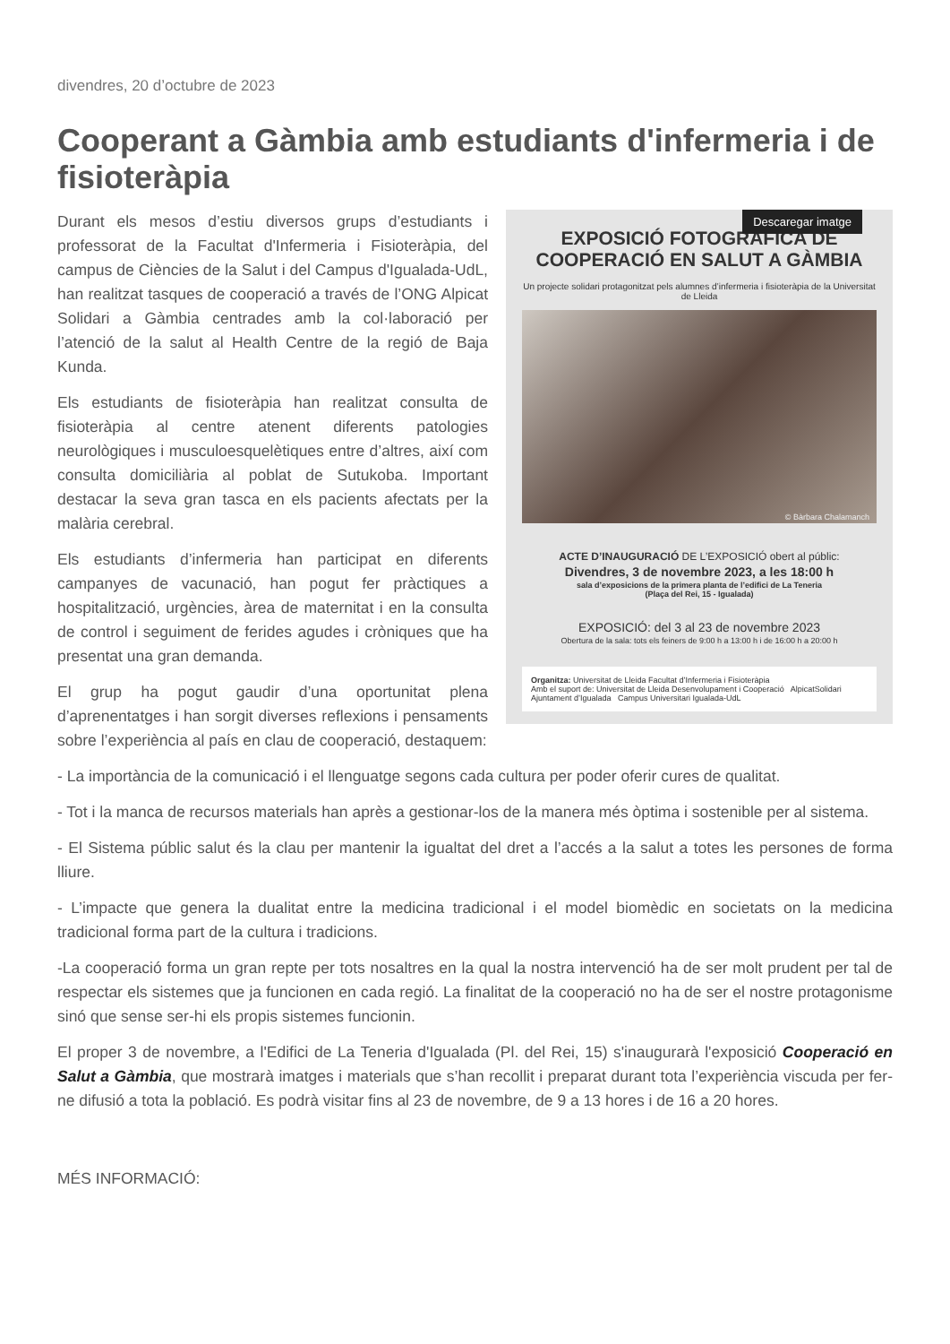divendres, 20 d’octubre de 2023
Cooperant a Gàmbia amb estudiants d'infermeria i de fisioteràpia
Descaregar imatge
EXPOSICIÓ FOTOGRÀFICA DE COOPERACIÓ EN SALUT A GÀMBIA
Un projecte solidari protagonitzat pels alumnes d’infermeria i fisioteràpia de la Universitat de Lleida
© Bàrbara Chalamanch
ACTE D’INAUGURACIÓ DE L’EXPOSICIÓ obert al públic:
Divendres, 3 de novembre 2023, a les 18:00 h
sala d’exposicions de la primera planta de l’edifici de La Teneria
(Plaça del Rei, 15 - Igualada)
EXPOSICIÓ: del 3 al 23 de novembre 2023
Obertura de la sala: tots els feiners de 9:00 h a 13:00 h i de 16:00 h a 20:00 h
Organitza: Universitat de Lleida Facultat d’Infermeria i Fisioteràpia
Amb el suport de: Universitat de Lleida Desenvolupament i Cooperació AlpicatSolidari Ajuntament d’Igualada Campus Universitari Igualada-UdL
Durant els mesos d’estiu diversos grups d’estudiants i professorat de la Facultat d'Infermeria i Fisioteràpia, del campus de Ciències de la Salut i del Campus d'Igualada-UdL, han realitzat tasques de cooperació a través de l’ONG Alpicat Solidari a Gàmbia centrades amb la col·laboració per l’atenció de la salut al Health Centre de la regió de Baja Kunda.
Els estudiants de fisioteràpia han realitzat consulta de fisioteràpia al centre atenent diferents patologies neurològiques i musculoesquelètiques entre d’altres, així com consulta domiciliària al poblat de Sutukoba. Important destacar la seva gran tasca en els pacients afectats per la malària cerebral.
Els estudiants d’infermeria han participat en diferents campanyes de vacunació, han pogut fer pràctiques a hospitalització, urgències, àrea de maternitat i en la consulta de control i seguiment de ferides agudes i cròniques que ha presentat una gran demanda.
El grup ha pogut gaudir d’una oportunitat plena d’aprenentatges i han sorgit diverses reflexions i pensaments sobre l’experiència al país en clau de cooperació, destaquem:
- La importància de la comunicació i el llenguatge segons cada cultura per poder oferir cures de qualitat.
- Tot i la manca de recursos materials han après a gestionar-los de la manera més òptima i sostenible per al sistema.
- El Sistema públic salut és la clau per mantenir la igualtat del dret a l’accés a la salut a totes les persones de forma lliure.
- L’impacte que genera la dualitat entre la medicina tradicional i el model biomèdic en societats on la medicina tradicional forma part de la cultura i tradicions.
-La cooperació forma un gran repte per tots nosaltres en la qual la nostra intervenció ha de ser molt prudent per tal de respectar els sistemes que ja funcionen en cada regió. La finalitat de la cooperació no ha de ser el nostre protagonisme sinó que sense ser-hi els propis sistemes funcionin.
El proper 3 de novembre, a l'Edifici de La Teneria d'Igualada (Pl. del Rei, 15) s'inaugurarà l'exposició Cooperació en Salut a Gàmbia, que mostrarà imatges i materials que s’han recollit i preparat durant tota l’experiència viscuda per fer-ne difusió a tota la població. Es podrà visitar fins al 23 de novembre, de 9 a 13 hores i de 16 a 20 hores.
MÉS INFORMACIÓ: